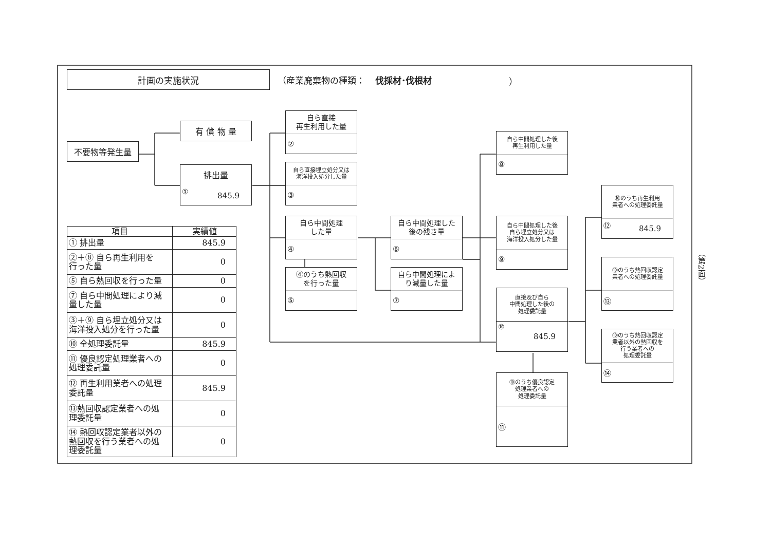計画の実施状況
（産業廃棄物の種類： 伐採材･伐根材 ）
有 償 物 量
不要物等発生量
排出量
① 845.9
自ら直接
再生利用した量
②
自ら直接埋立処分又は
海洋投入処分した量
③
自ら中間処理
した量
④
④のうち熱回収
を行った量
⑤
自ら中間処理した
後の残さ量
⑥
自ら中間処理によ
り減量した量
⑦
自ら中間処理した後
再生利用した量
⑧
自ら中間処理した後
自ら埋立処分又は
海洋投入処分した量
⑨
直接及び自ら
中間処理した後の
処理委託量
⑩ 845.9
⑩のうち優良認定
処理業者への
処理委託量
⑪
⑩のうち再生利用
業者への処理委託量
⑫ 845.9
⑩のうち熱回収認定
業者への処理委託量
⑬
⑩のうち熱回収認定
業者以外の熱回収を
行う業者への
処理委託量
⑭
| 項目 | 実績値 |
| --- | --- |
| ① 排出量 | 845.9 |
| ②＋⑧ 自ら再生利用を 行った量 | 0 |
| ⑤ 自ら熱回収を行った量 | 0 |
| ⑦ 自ら中間処理により減 量した量 | 0 |
| ③＋⑨ 自ら埋立処分又は 海洋投入処分を行った量 | 0 |
| ⑩ 全処理委託量 | 845.9 |
| ⑪ 優良認定処理業者への 処理委託量 | 0 |
| ⑫ 再生利用業者への処理 委託量 | 845.9 |
| ⑬熱回収認定業者への処 理委託量 | 0 |
| ⑭ 熱回収認定業者以外の 熱回収を行う業者への処 理委託量 | 0 |
（第2面）